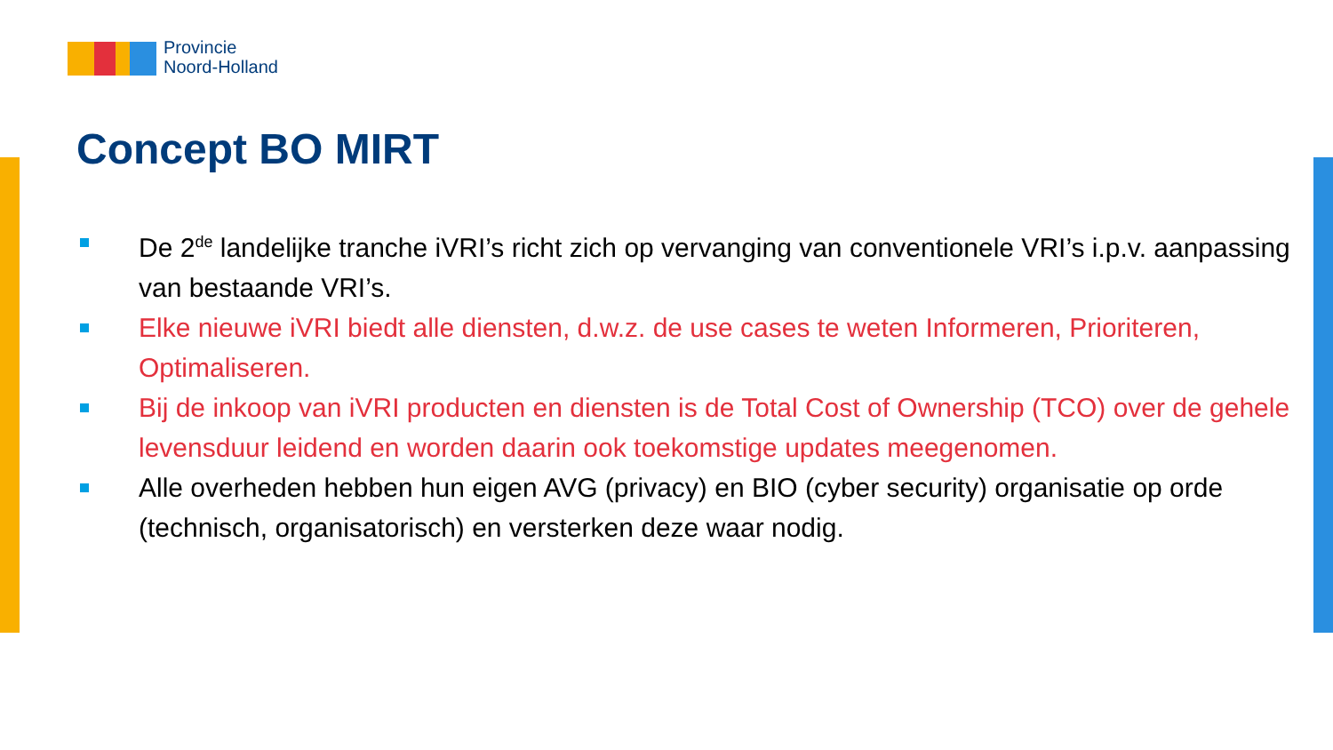Provincie
Noord-Holland
Concept BO MIRT
De 2<sup>de</sup> landelijke tranche iVRI’s richt zich op vervanging van conventionele VRI’s i.p.v. aanpassing van bestaande VRI’s.
Elke nieuwe iVRI biedt alle diensten, d.w.z. de use cases te weten Informeren, Prioriteren, Optimaliseren.
Bij de inkoop van iVRI producten en diensten is de Total Cost of Ownership (TCO) over de gehele levensduur leidend en worden daarin ook toekomstige updates meegenomen.
Alle overheden hebben hun eigen AVG (privacy) en BIO (cyber security) organisatie op orde (technisch, organisatorisch) en versterken deze waar nodig.